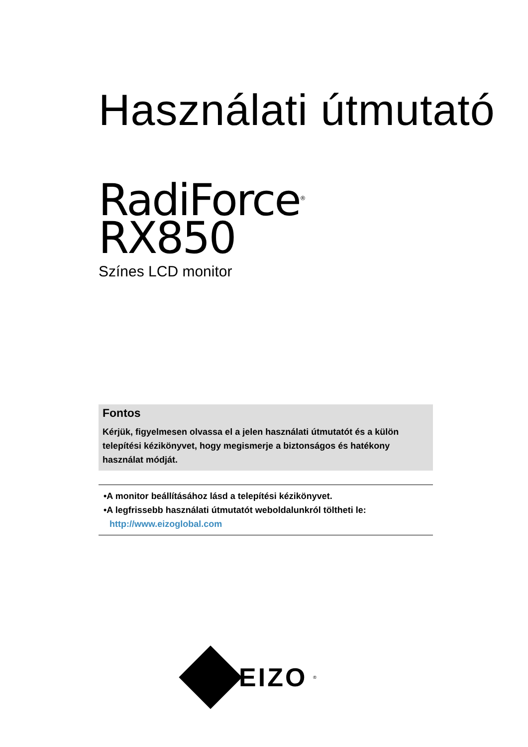Használati útmutató
RadiForce<sup>®</sup>
RX850
Színes LCD monitor
Fontos
Kérjük, figyelmesen olvassa el a jelen használati útmutatót és a külön telepítési kézikönyvet, hogy megismerje a biztonságos és hatékony használat módját.
•A monitor beállításához lásd a telepítési kézikönyvet.
•A legfrissebb használati útmutatót weboldalunkról töltheti le:
http://www.eizoglobal.com
EIZO<sup>®</sup>